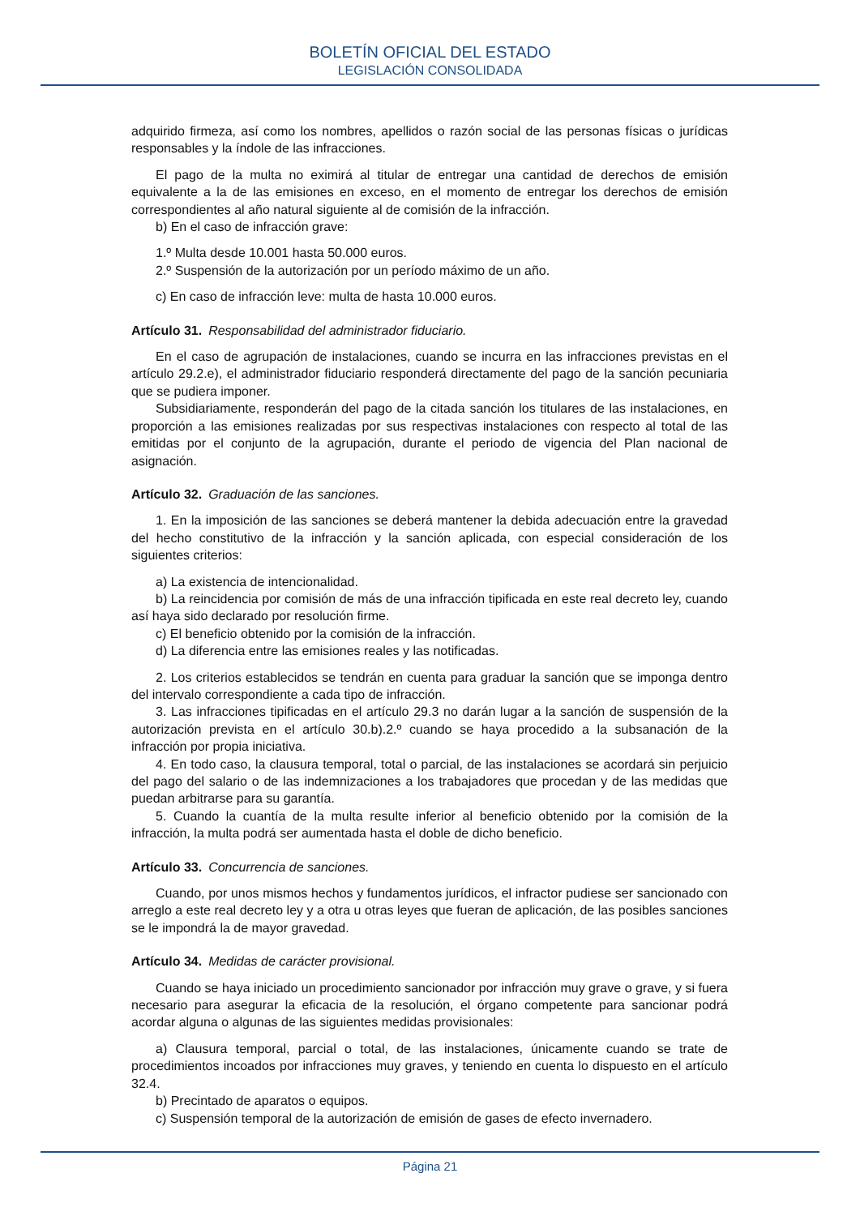BOLETÍN OFICIAL DEL ESTADO
LEGISLACIÓN CONSOLIDADA
adquirido firmeza, así como los nombres, apellidos o razón social de las personas físicas o jurídicas responsables y la índole de las infracciones.
El pago de la multa no eximirá al titular de entregar una cantidad de derechos de emisión equivalente a la de las emisiones en exceso, en el momento de entregar los derechos de emisión correspondientes al año natural siguiente al de comisión de la infracción.
b) En el caso de infracción grave:
1.º Multa desde 10.001 hasta 50.000 euros.
2.º Suspensión de la autorización por un período máximo de un año.
c) En caso de infracción leve: multa de hasta 10.000 euros.
Artículo 31. Responsabilidad del administrador fiduciario.
En el caso de agrupación de instalaciones, cuando se incurra en las infracciones previstas en el artículo 29.2.e), el administrador fiduciario responderá directamente del pago de la sanción pecuniaria que se pudiera imponer.
Subsidiariamente, responderán del pago de la citada sanción los titulares de las instalaciones, en proporción a las emisiones realizadas por sus respectivas instalaciones con respecto al total de las emitidas por el conjunto de la agrupación, durante el periodo de vigencia del Plan nacional de asignación.
Artículo 32. Graduación de las sanciones.
1. En la imposición de las sanciones se deberá mantener la debida adecuación entre la gravedad del hecho constitutivo de la infracción y la sanción aplicada, con especial consideración de los siguientes criterios:
a) La existencia de intencionalidad.
b) La reincidencia por comisión de más de una infracción tipificada en este real decreto ley, cuando así haya sido declarado por resolución firme.
c) El beneficio obtenido por la comisión de la infracción.
d) La diferencia entre las emisiones reales y las notificadas.
2. Los criterios establecidos se tendrán en cuenta para graduar la sanción que se imponga dentro del intervalo correspondiente a cada tipo de infracción.
3. Las infracciones tipificadas en el artículo 29.3 no darán lugar a la sanción de suspensión de la autorización prevista en el artículo 30.b).2.º cuando se haya procedido a la subsanación de la infracción por propia iniciativa.
4. En todo caso, la clausura temporal, total o parcial, de las instalaciones se acordará sin perjuicio del pago del salario o de las indemnizaciones a los trabajadores que procedan y de las medidas que puedan arbitrarse para su garantía.
5. Cuando la cuantía de la multa resulte inferior al beneficio obtenido por la comisión de la infracción, la multa podrá ser aumentada hasta el doble de dicho beneficio.
Artículo 33. Concurrencia de sanciones.
Cuando, por unos mismos hechos y fundamentos jurídicos, el infractor pudiese ser sancionado con arreglo a este real decreto ley y a otra u otras leyes que fueran de aplicación, de las posibles sanciones se le impondrá la de mayor gravedad.
Artículo 34. Medidas de carácter provisional.
Cuando se haya iniciado un procedimiento sancionador por infracción muy grave o grave, y si fuera necesario para asegurar la eficacia de la resolución, el órgano competente para sancionar podrá acordar alguna o algunas de las siguientes medidas provisionales:
a) Clausura temporal, parcial o total, de las instalaciones, únicamente cuando se trate de procedimientos incoados por infracciones muy graves, y teniendo en cuenta lo dispuesto en el artículo 32.4.
b) Precintado de aparatos o equipos.
c) Suspensión temporal de la autorización de emisión de gases de efecto invernadero.
Página 21